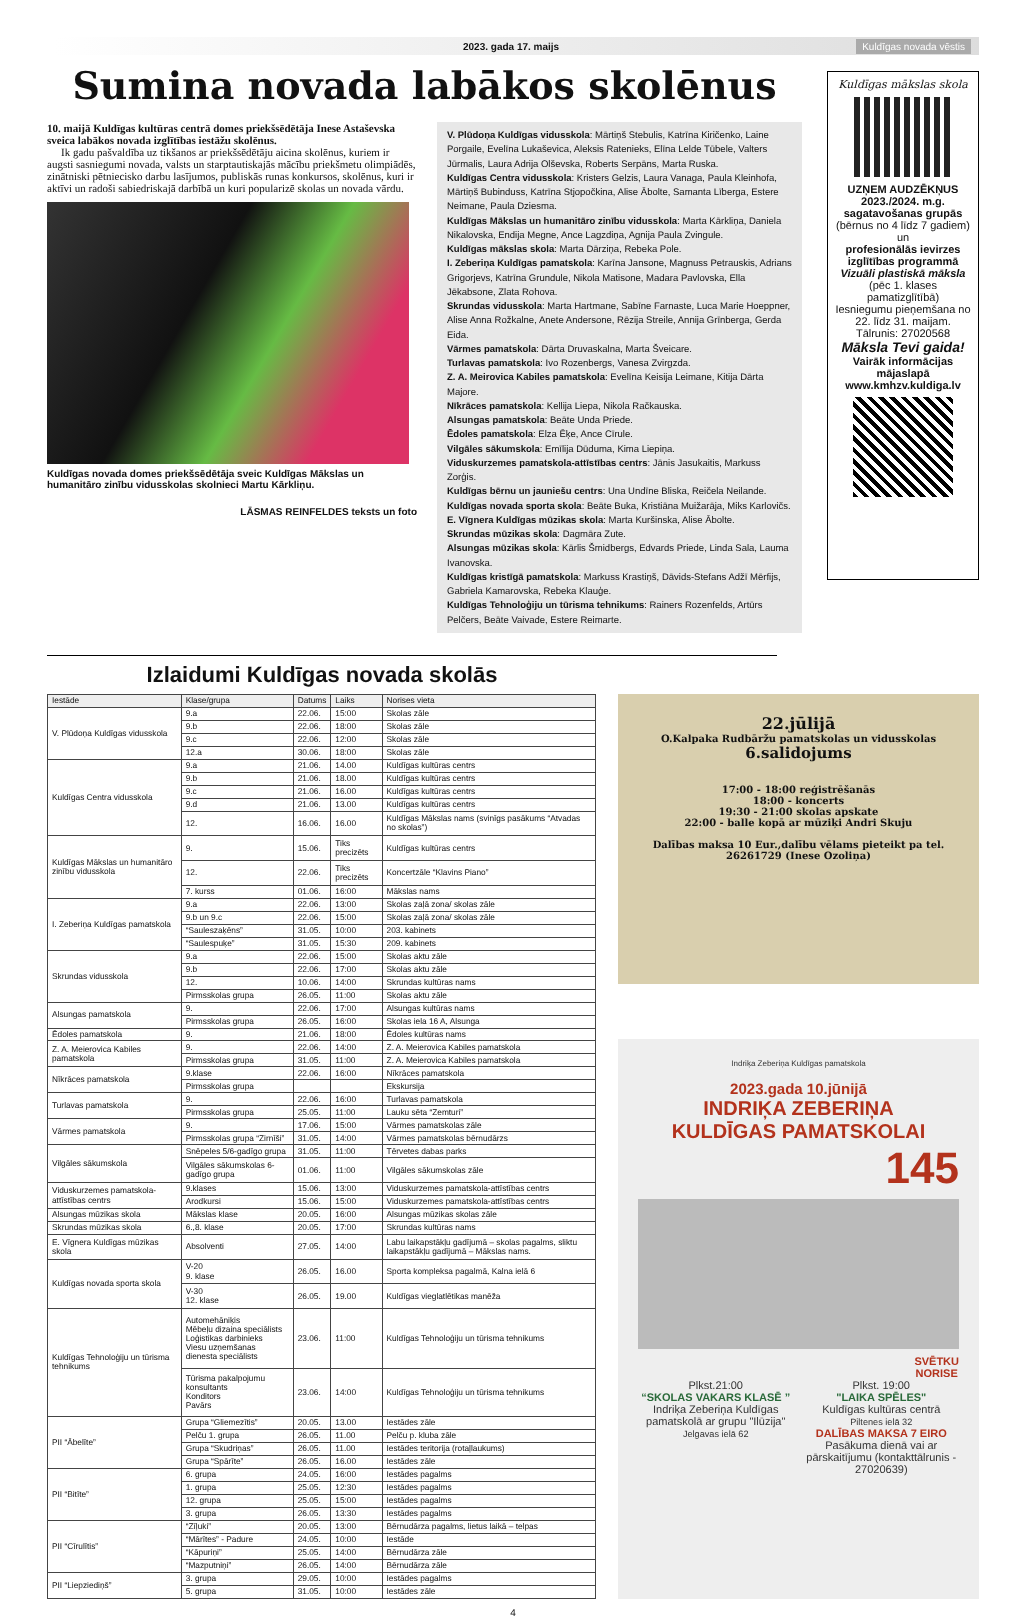2023. gada 17. maijs Kuldīgas novada vēstis
Sumina novada labākos skolēnus
10. maijā Kuldīgas kultūras centrā domes priekšsēdētāja Inese Astaševska sveica labākos novada izglītības iestāžu skolēnus.
Ik gadu pašvaldība uz tikšanos ar priekšsēdētāju aicina skolēnus, kuriem ir augsti sasniegumi novada, valsts un starptautiskajās mācību priekšmetu olimpiādēs, zinātniski pētniecisko darbu lasījumos, publiskās runas konkursos, skolēnus, kuri ir aktīvi un radoši sabiedriskajā darbībā un kuri popularizē skolas un novada vārdu.
Kuldīgas novada domes priekšsēdētāja sveic Kuldīgas Mākslas un humanitāro zinību vidusskolas skolnieci Martu Kārkliņu.
LĀSMAS REINFELDES teksts un foto
V. Plūdoņa Kuldīgas vidusskola: Mārtiņš Stebulis, Katrīna Kiričenko, Laine Porgaile, Evelīna Lukaševica, Aleksis Ratenieks, Elīna Lelde Tūbele, Valters Jūrmalis, Laura Adrija Olševska, Roberts Serpāns, Marta Ruska.
Kuldīgas Centra vidusskola: Kristers Gelzis, Laura Vanaga, Paula Kleinhofa, Mārtiņš Bubinduss, Katrīna Stjopočkina, Alise Ābolte, Samanta Līberga, Estere Neimane, Paula Dziesma.
Kuldīgas Mākslas un humanitāro zinību vidusskola: Marta Kārkliņa, Daniela Nikalovska, Endija Megne, Ance Lagzdiņa, Agnija Paula Zvingule.
Kuldīgas mākslas skola: Marta Dārziņa, Rebeka Pole.
I. Zeberiņa Kuldīgas pamatskola: Karīna Jansone, Magnuss Petrauskis, Adrians Grigorjevs, Katrīna Grundule, Nikola Matisone, Madara Pavlovska, Ella Jēkabsone, Zlata Rohova.
Skrundas vidusskola: Marta Hartmane, Sabīne Farnaste, Luca Marie Hoeppner, Alise Anna Rožkalne, Anete Andersone, Rēzija Streile, Annija Grīnberga, Gerda Eida.
Vārmes pamatskola: Dārta Druvaskalna, Marta Šveicare.
Turlavas pamatskola: Ivo Rozenbergs, Vanesa Zvirgzda.
Z. A. Meirovica Kabiles pamatskola: Evelīna Keisija Leimane, Kitija Dārta Majore.
Nīkrāces pamatskola: Kellija Liepa, Nikola Račkauska.
Alsungas pamatskola: Beāte Unda Priede.
Ēdoles pamatskola: Elza Ēķe, Ance Cīrule.
Vilgāles sākumskola: Emīlija Dūduma, Kima Liepiņa.
Viduskurzemes pamatskola-attīstības centrs: Jānis Jasukaitis, Markuss Zorģis.
Kuldīgas bērnu un jauniešu centrs: Una Undīne Bliska, Reičela Neilande.
Kuldīgas novada sporta skola: Beāte Buka, Kristiāna Muižarāja, Miks Karlovičs.
E. Vīgnera Kuldīgas mūzikas skola: Marta Kuršinska, Alise Ābolte.
Skrundas mūzikas skola: Dagmāra Zute.
Alsungas mūzikas skola: Kārlis Šmidbergs, Edvards Priede, Linda Sala, Lauma Ivanovska.
Kuldīgas kristīgā pamatskola: Markuss Krastiņš, Dāvids-Stefans Adžī Mērfijs, Gabriela Kamarovska, Rebeka Klauģe.
Kuldīgas Tehnoloģiju un tūrisma tehnikums: Rainers Rozenfelds, Artūrs Pelčers, Beāte Vaivade, Estere Reimarte.
Kuldīgas mākslas skola
UZŅEM AUDZĒKŅUS
2023./2024. m.g.
sagatavošanas grupās
(bērnus no 4 līdz 7 gadiem)
un
profesionālās ievirzes izglītības programmā
Vizuāli plastiskā māksla
(pēc 1. klases pamatizglītībā)
Iesniegumu pieņemšana no 22. līdz 31. maijam.
Tālrunis: 27020568
Māksla Tevi gaida!
Vairāk informācijas mājaslapā www.kmhzv.kuldiga.lv
Izlaidumi Kuldīgas novada skolās
| Iestāde | Klase/grupa | Datums | Laiks | Norises vieta |
| --- | --- | --- | --- | --- |
| V. Plūdoņa Kuldīgas vidusskola | 9.a | 22.06. | 15:00 | Skolas zāle |
| | 9.b | 22.06. | 18:00 | Skolas zāle |
| | 9.c | 22.06. | 12:00 | Skolas zāle |
| | 12.a | 30.06. | 18:00 | Skolas zāle |
| Kuldīgas Centra vidusskola | 9.a | 21.06. | 14.00 | Kuldīgas kultūras centrs |
| | 9.b | 21.06. | 18.00 | Kuldīgas kultūras centrs |
| | 9.c | 21.06. | 16.00 | Kuldīgas kultūras centrs |
| | 9.d | 21.06. | 13.00 | Kuldīgas kultūras centrs |
| | 12. | 16.06. | 16.00 | Kuldīgas Mākslas nams (svinīgs pasākums “Atvadas no skolas”) |
| Kuldīgas Mākslas un humanitāro zinību vidusskola | 9. | 15.06. | Tiks precizēts | Kuldīgas kultūras centrs |
| | 12. | 22.06. | Tiks precizēts | Koncertzāle “Klavins Piano” |
| | 7. kurss | 01.06. | 16:00 | Mākslas nams |
| I. Zeberiņa Kuldīgas pamatskola | 9.a | 22.06. | 13:00 | Skolas zaļā zona/ skolas zāle |
| | 9.b un 9.c | 22.06. | 15:00 | Skolas zaļā zona/ skolas zāle |
| | “Sauleszaķēns” | 31.05. | 10:00 | 203. kabinets |
| | “Saulespuķe” | 31.05. | 15:30 | 209. kabinets |
| Skrundas vidusskola | 9.a | 22.06. | 15:00 | Skolas aktu zāle |
| | 9.b | 22.06. | 17:00 | Skolas aktu zāle |
| | 12. | 10.06. | 14:00 | Skrundas kultūras nams |
| | Pirmsskolas grupa | 26.05. | 11:00 | Skolas aktu zāle |
| Alsungas pamatskola | 9. | 22.06. | 17:00 | Alsungas kultūras nams |
| | Pirmsskolas grupa | 26.05. | 16:00 | Skolas iela 16 A, Alsunga |
| Ēdoles pamatskola | 9. | 21.06. | 18:00 | Ēdoles kultūras nams |
| Z. A. Meierovica Kabiles pamatskola | 9. | 22.06. | 14:00 | Z. A. Meierovica Kabiles pamatskola |
| | Pirmsskolas grupa | 31.05. | 11:00 | Z. A. Meierovica Kabiles pamatskola |
| Nīkrāces pamatskola | 9.klase | 22.06. | 16:00 | Nīkrāces pamatskola |
| | Pirmsskolas grupa | | | Ekskursija |
| Turlavas pamatskola | 9. | 22.06. | 16:00 | Turlavas pamatskola |
| | Pirmsskolas grupa | 25.05. | 11:00 | Lauku sēta “Zemturi” |
| Vārmes pamatskola | 9. | 17.06. | 15:00 | Vārmes pamatskolas zāle |
| | Pirmsskolas grupa “Zirnīši” | 31.05. | 14:00 | Vārmes pamatskolas bērnudārzs |
| Vilgāles sākumskola | Snēpeles 5/6-gadīgo grupa | 31.05. | 11:00 | Tērvetes dabas parks |
| | Vilgāles sākumskolas 6-gadīgo grupa | 01.06. | 11:00 | Vilgāles sākumskolas zāle |
| Viduskurzemes pamatskola-attīstības centrs | 9.klases | 15.06. | 13:00 | Viduskurzemes pamatskola-attīstības centrs |
| | Arodkursi | 15.06. | 15:00 | Viduskurzemes pamatskola-attīstības centrs |
| Alsungas mūzikas skola | Mākslas klase | 20.05. | 16:00 | Alsungas mūzikas skolas zāle |
| Skrundas mūzikas skola | 6.,8. klase | 20.05. | 17:00 | Skrundas kultūras nams |
| E. Vīgnera Kuldīgas mūzikas skola | Absolventi | 27.05. | 14:00 | Labu laikapstākļu gadījumā – skolas pagalms, sliktu laikapstākļu gadījumā – Mākslas nams. |
| Kuldīgas novada sporta skola | V-20 9. klase | 26.05. | 16.00 | Sporta kompleksa pagalmā, Kalna ielā 6 |
| | V-30 12. klase | 26.05. | 19.00 | Kuldīgas vieglatlētikas manēža |
| Kuldīgas Tehnoloģiju un tūrisma tehnikums | Automehāniķis Mēbeļu dizaina speciālists Loģistikas darbinieks Viesu uzņemšanas dienesta speciālists | 23.06. | 11:00 | Kuldīgas Tehnoloģiju un tūrisma tehnikums |
| | Tūrisma pakalpojumu konsultants Konditors Pavārs | 23.06. | 14:00 | Kuldīgas Tehnoloģiju un tūrisma tehnikums |
| PII “Ābelīte” | Grupa “Gliemezītis” | 20.05. | 13.00 | Iestādes zāle |
| | Pelču 1. grupa | 26.05. | 11.00 | Pelču p. kluba zāle |
| | Grupa “Skudriņas” | 26.05. | 11.00 | Iestādes teritorija (rotaļlaukums) |
| | Grupa “Spārīte” | 26.05. | 16.00 | Iestādes zāle |
| PII “Bitīte” | 6. grupa | 24.05. | 16:00 | Iestādes pagalms |
| | 1. grupa | 25.05. | 12:30 | Iestādes pagalms |
| | 12. grupa | 25.05. | 15:00 | Iestādes pagalms |
| | 3. grupa | 26.05. | 13:30 | Iestādes pagalms |
| PII “Cīrulītis” | “Zīļuki” | 20.05. | 13:00 | Bērnudārza pagalms, lietus laikā – telpas |
| | “Mārītes” - Padure | 24.05. | 10:00 | Iestāde |
| | “Kāpuriņi” | 25.05. | 14:00 | Bērnudārza zāle |
| | “Mazputniņi” | 26.05. | 14:00 | Bērnudārza zāle |
| PII “Liepziediņš” | 3. grupa | 29.05. | 10:00 | Iestādes pagalms |
| | 5. grupa | 31.05. | 10:00 | Iestādes zāle |
22.jūlijā
O.Kalpaka Rudbāržu pamatskolas un vidusskolas
6.salidojums
17:00 - 18:00 reģistrēšanās
18:00 - koncerts
19:30 - 21:00 skolas apskate
22:00 - balle kopā ar mūziķi Andri Skuju
Dalības maksa 10 Eur.,dalību vēlams pieteikt pa tel. 26261729 (Inese Ozoliņa)
Indriķa Zeberiņa Kuldīgas pamatskola
2023.gada 10.jūnijā
INDRIĶA ZEBERIŅA
KULDĪGAS PAMATSKOLAI
145
SVĒTKU
NORISE
Plkst.21:00
“SKOLAS VAKARS KLASĒ ”
Indriķa Zeberiņa Kuldīgas pamatskolā ar grupu "Ilūzija"
Jelgavas ielā 62
Plkst. 19:00
"LAIKA SPĒLES"
Kuldīgas kultūras centrā
Piltenes ielā 32
DALĪBAS MAKSA 7 EIRO
Pasākuma dienā vai ar pārskaitījumu (kontakttālrunis - 27020639)
4